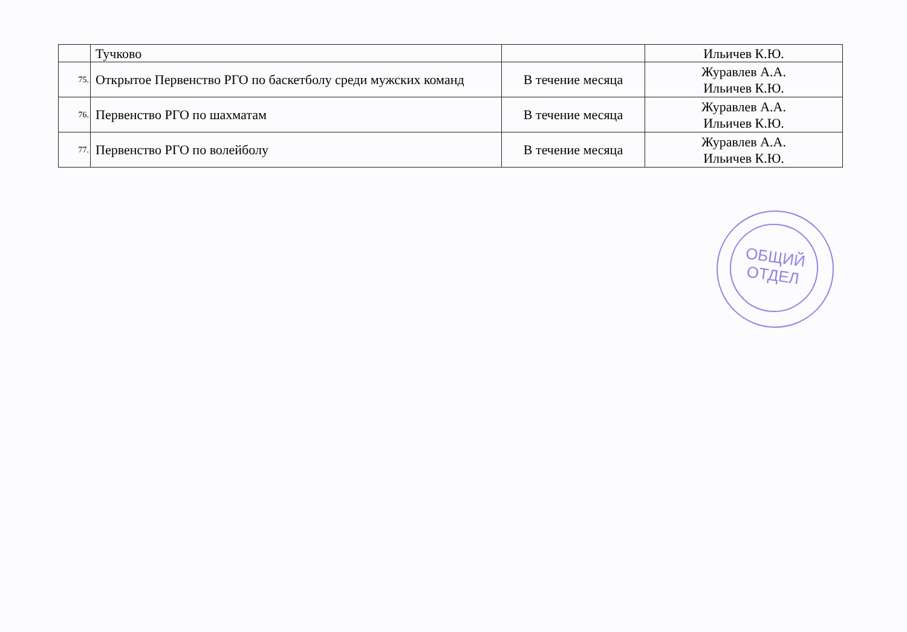| | Тучково | | Ильичев К.Ю. |
| 75. | Открытое Первенство РГО по баскетболу среди мужских команд | В течение месяца | Журавлев А.А. Ильичев К.Ю. |
| 76. | Первенство РГО по шахматам | В течение месяца | Журавлев А.А. Ильичев К.Ю. |
| 77. | Первенство РГО по волейболу | В течение месяца | Журавлев А.А. Ильичев К.Ю. |
ОБЩИЙ
ОТДЕЛ